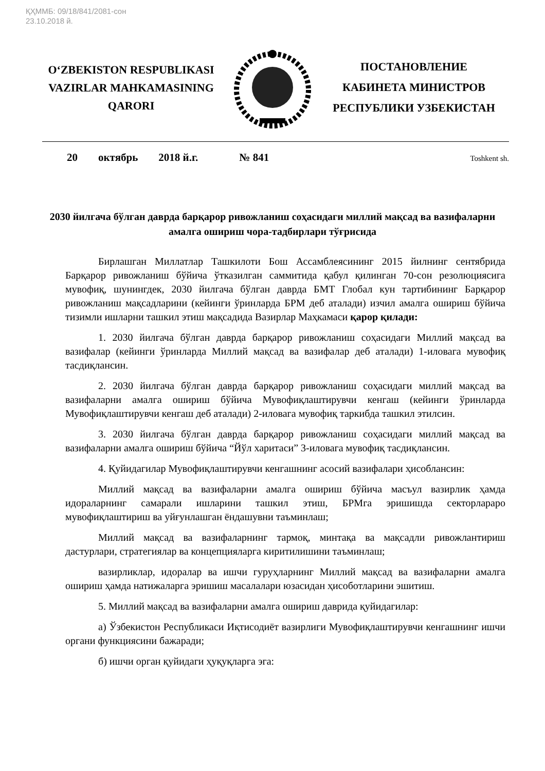ҚҲММБ: 09/18/841/2081-сон
23.10.2018 й.
O‘ZBEKISTON RESPUBLIKASI
VAZIRLAR MAHKAMASINING
QARORI
ПОСТАНОВЛЕНИЕ
КАБИНЕТА МИНИСТРОВ
РЕСПУБЛИКИ УЗБЕКИСТАН
20 октябрь 2018 й.г. № 841 Toshkent sh.
2030 йилгача бўлган даврда барқарор ривожланиш соҳасидаги миллий мақсад ва вазифаларни амалга ошириш чора-тадбирлари тўғрисида
Бирлашган Миллатлар Ташкилоти Бош Ассамблеясининг 2015 йилнинг сентябрида Барқарор ривожланиш бўйича ўтказилган саммитида қабул қилинган 70-сон резолюциясига мувофиқ, шунингдек, 2030 йилгача бўлган даврда БМТ Глобал кун тартибининг Барқарор ривожланиш мақсадларини (кейинги ўринларда БРМ деб аталади) изчил амалга ошириш бўйича тизимли ишларни ташкил этиш мақсадида Вазирлар Маҳкамаси қарор қилади:
1. 2030 йилгача бўлган даврда барқарор ривожланиш соҳасидаги Миллий мақсад ва вазифалар (кейинги ўринларда Миллий мақсад ва вазифалар деб аталади) 1-иловага мувофиқ тасдиқлансин.
2. 2030 йилгача бўлган даврда барқарор ривожланиш соҳасидаги миллий мақсад ва вазифаларни амалга ошириш бўйича Мувофиқлаштирувчи кенгаш (кейинги ўринларда Мувофиқлаштирувчи кенгаш деб аталади) 2-иловага мувофиқ таркибда ташкил этилсин.
3. 2030 йилгача бўлган даврда барқарор ривожланиш соҳасидаги миллий мақсад ва вазифаларни амалга ошириш бўйича “Йўл харитаси” 3-иловага мувофиқ тасдиқлансин.
4. Қуйидагилар Мувофиқлаштирувчи кенгашнинг асосий вазифалари ҳисоблансин:
Миллий мақсад ва вазифаларни амалга ошириш бўйича масъул вазирлик ҳамда идораларнинг самарали ишларини ташкил этиш, БРМга эришишда секторлараро мувофиқлаштириш ва уйғунлашган ёндашувни таъминлаш;
Миллий мақсад ва вазифаларнинг тармоқ, минтақа ва мақсадли ривожлантириш дастурлари, стратегиялар ва концепцияларга киритилишини таъминлаш;
вазирликлар, идоралар ва ишчи гуруҳларнинг Миллий мақсад ва вазифаларни амалга ошириш ҳамда натижаларга эришиш масалалари юзасидан ҳисоботларини эшитиш.
5. Миллий мақсад ва вазифаларни амалга ошириш даврида қуйидагилар:
а) Ўзбекистон Республикаси Иқтисодиёт вазирлиги Мувофиқлаштирувчи кенгашнинг ишчи органи функциясини бажаради;
б) ишчи орган қуйидаги ҳуқуқларга эга: